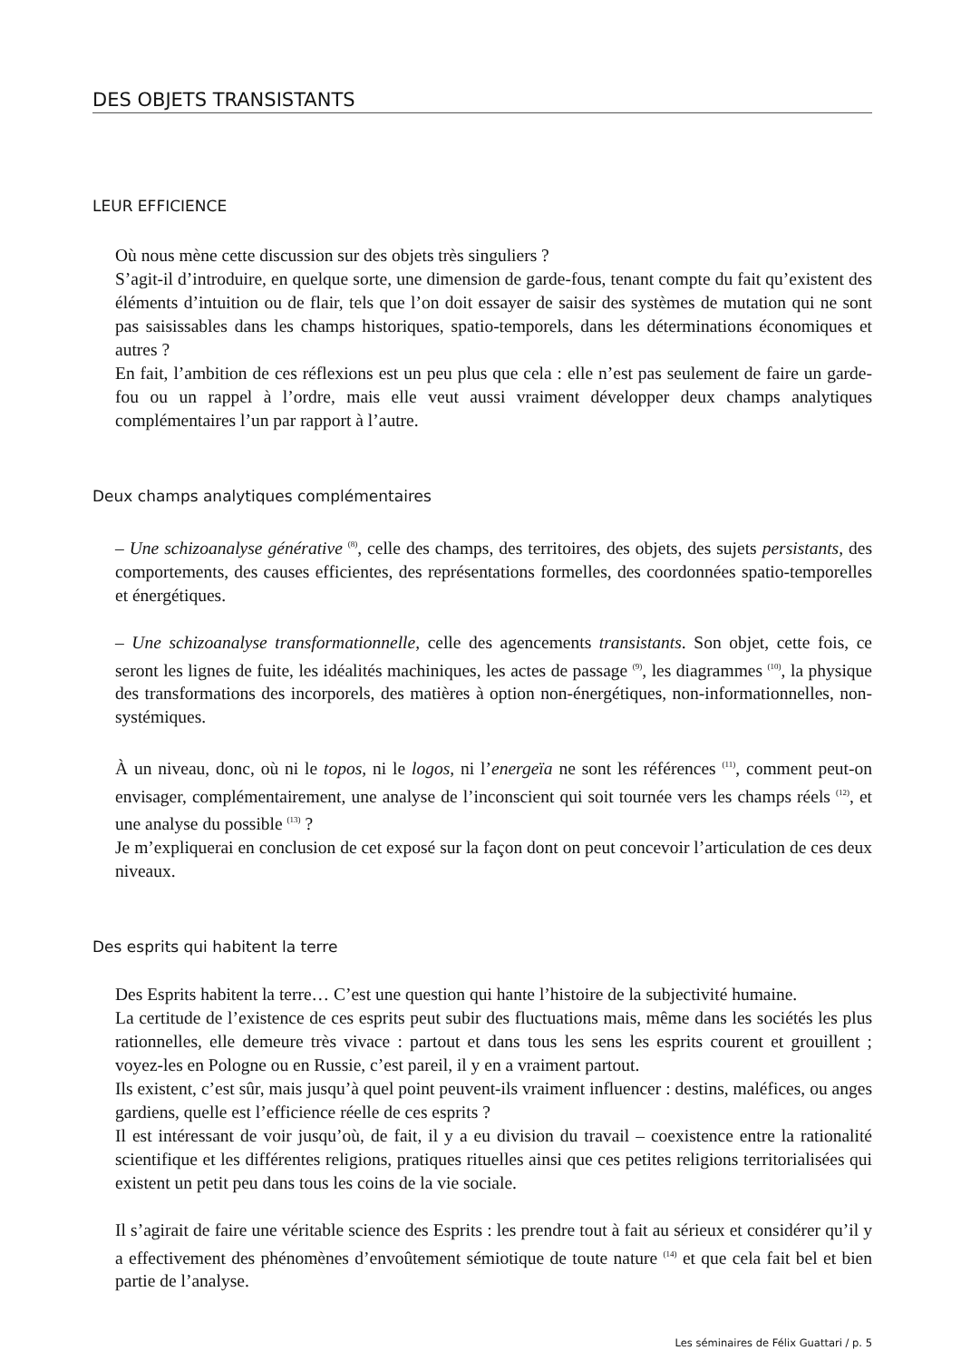DES OBJETS TRANSISTANTS
LEUR EFFICIENCE
Où nous mène cette discussion sur des objets très singuliers ?
S’agit-il d’introduire, en quelque sorte, une dimension de garde-fous, tenant compte du fait qu’existent des éléments d’intuition ou de flair, tels que l’on doit essayer de saisir des systèmes de mutation qui ne sont pas saisissables dans les champs historiques, spatio-temporels, dans les déterminations économiques et autres ?
En fait, l’ambition de ces réflexions est un peu plus que cela : elle n’est pas seulement de faire un garde-fou ou un rappel à l’ordre, mais elle veut aussi vraiment développer deux champs analytiques complémentaires l’un par rapport à l’autre.
Deux champs analytiques complémentaires
– Une schizoanalyse générative <sup>(8)</sup>, celle des champs, des territoires, des objets, des sujets persistants, des comportements, des causes efficientes, des représentations formelles, des coordonnées spatio-temporelles et énergétiques.
– Une schizoanalyse transformationnelle, celle des agencements transistants. Son objet, cette fois, ce seront les lignes de fuite, les idéalités machiniques, les actes de passage <sup>(9)</sup>, les diagrammes <sup>(10)</sup>, la physique des transformations des incorporels, des matières à option non-énergétiques, non-informationnelles, non-systémiques.
À un niveau, donc, où ni le topos, ni le logos, ni l’energeïa ne sont les références <sup>(11)</sup>, comment peut-on envisager, complémentairement, une analyse de l’inconscient qui soit tournée vers les champs réels <sup>(12)</sup>, et une analyse du possible <sup>(13)</sup> ?
Je m’expliquerai en conclusion de cet exposé sur la façon dont on peut concevoir l’articulation de ces deux niveaux.
Des esprits qui habitent la terre
Des Esprits habitent la terre… C’est une question qui hante l’histoire de la subjectivité humaine.
La certitude de l’existence de ces esprits peut subir des fluctuations mais, même dans les sociétés les plus rationnelles, elle demeure très vivace : partout et dans tous les sens les esprits courent et grouillent ; voyez-les en Pologne ou en Russie, c’est pareil, il y en a vraiment partout.
Ils existent, c’est sûr, mais jusqu’à quel point peuvent-ils vraiment influencer : destins, maléfices, ou anges gardiens, quelle est l’efficience réelle de ces esprits ?
Il est intéressant de voir jusqu’où, de fait, il y a eu division du travail – coexistence entre la rationalité scientifique et les différentes religions, pratiques rituelles ainsi que ces petites religions territorialisées qui existent un petit peu dans tous les coins de la vie sociale.
Il s’agirait de faire une véritable science des Esprits : les prendre tout à fait au sérieux et considérer qu’il y a effectivement des phénomènes d’envoûtement sémiotique de toute nature <sup>(14)</sup> et que cela fait bel et bien partie de l’analyse.
Les séminaires de Félix Guattari / p. 5